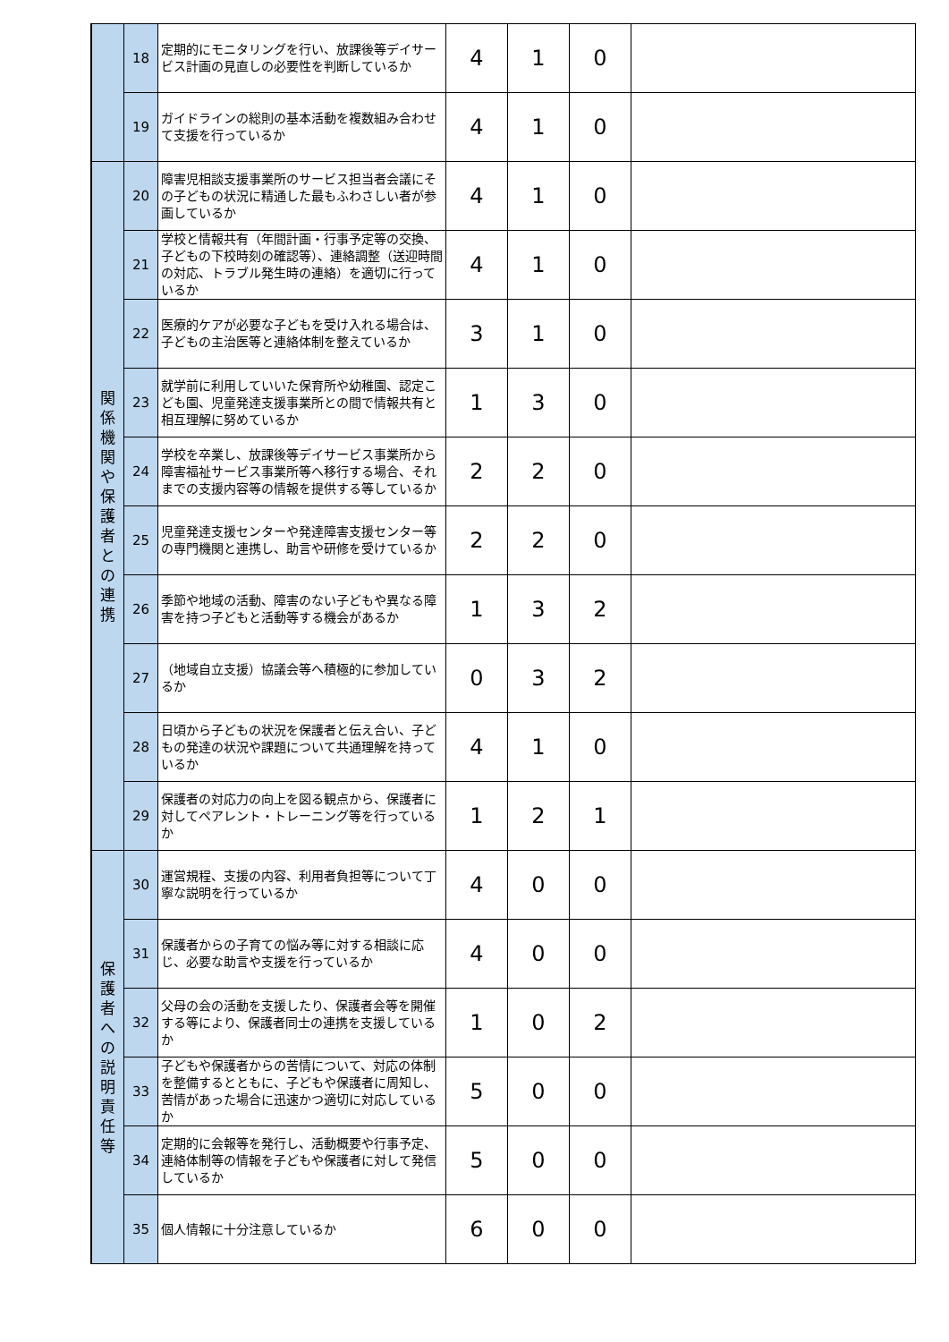| | 18 | 定期的にモニタリングを行い、放課後等デイサービス計画の見直しの必要性を判断しているか | 4 | 1 | 0 | |
| | 19 | ガイドラインの総則の基本活動を複数組み合わせて支援を行っているか | 4 | 1 | 0 | |
| 関 係 機 関 や 保 護 者 と の 連 携 | 20 | 障害児相談支援事業所のサービス担当者会議にその子どもの状況に精通した最もふわさしい者が参画しているか | 4 | 1 | 0 | |
| | 21 | 学校と情報共有（年間計画・行事予定等の交換、子どもの下校時刻の確認等）、連絡調整（送迎時間の対応、トラブル発生時の連絡）を適切に行っているか | 4 | 1 | 0 | |
| | 22 | 医療的ケアが必要な子どもを受け入れる場合は、子どもの主治医等と連絡体制を整えているか | 3 | 1 | 0 | |
| | 23 | 就学前に利用していいた保育所や幼稚園、認定こども園、児童発達支援事業所との間で情報共有と相互理解に努めているか | 1 | 3 | 0 | |
| | 24 | 学校を卒業し、放課後等デイサービス事業所から障害福祉サービス事業所等へ移行する場合、それまでの支援内容等の情報を提供する等しているか | 2 | 2 | 0 | |
| | 25 | 児童発達支援センターや発達障害支援センター等の専門機関と連携し、助言や研修を受けているか | 2 | 2 | 0 | |
| | 26 | 季節や地域の活動、障害のない子どもや異なる障害を持つ子どもと活動等する機会があるか | 1 | 3 | 2 | |
| | 27 | （地域自立支援）協議会等へ積極的に参加しているか | 0 | 3 | 2 | |
| | 28 | 日頃から子どもの状況を保護者と伝え合い、子どもの発達の状況や課題について共通理解を持っているか | 4 | 1 | 0 | |
| | 29 | 保護者の対応力の向上を図る観点から、保護者に対してペアレント・トレーニング等を行っているか | 1 | 2 | 1 | |
| 保 護 者 へ の 説 明 責 任 等 | 30 | 運営規程、支援の内容、利用者負担等について丁寧な説明を行っているか | 4 | 0 | 0 | |
| | 31 | 保護者からの子育ての悩み等に対する相談に応じ、必要な助言や支援を行っているか | 4 | 0 | 0 | |
| | 32 | 父母の会の活動を支援したり、保護者会等を開催する等により、保護者同士の連携を支援しているか | 1 | 0 | 2 | |
| | 33 | 子どもや保護者からの苦情について、対応の体制を整備するとともに、子どもや保護者に周知し、苦情があった場合に迅速かつ適切に対応しているか | 5 | 0 | 0 | |
| | 34 | 定期的に会報等を発行し、活動概要や行事予定、連絡体制等の情報を子どもや保護者に対して発信しているか | 5 | 0 | 0 | |
| | 35 | 個人情報に十分注意しているか | 6 | 0 | 0 | |